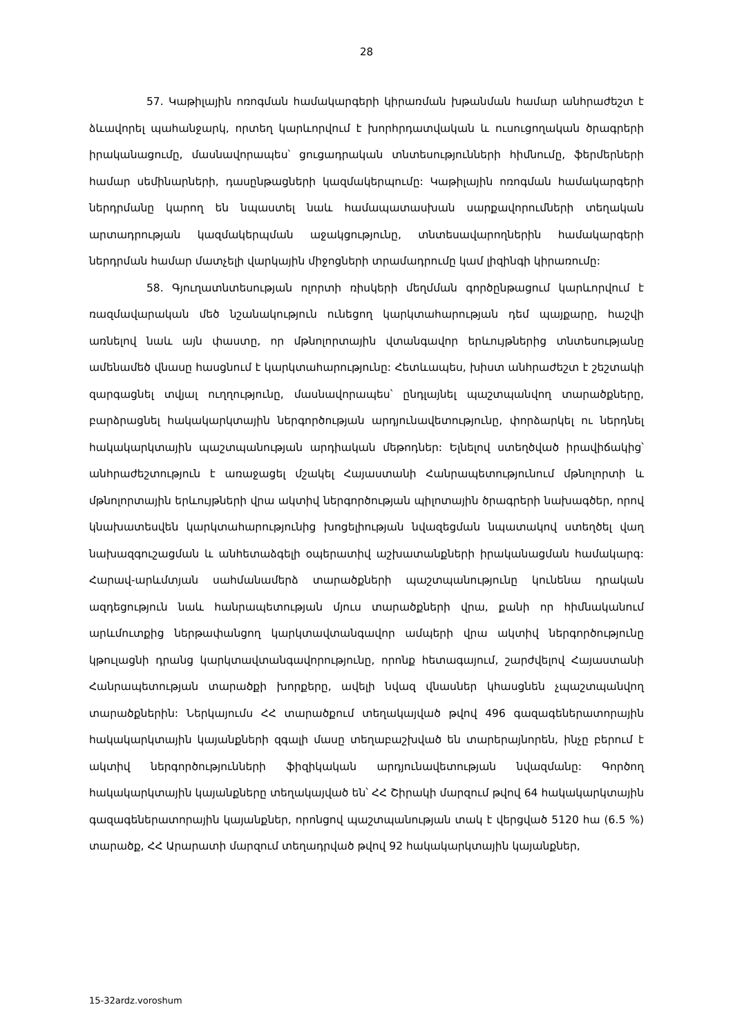28
57. Կաթիլային ոռոգման համակարգերի կիրառման խթանման համար անհրաժեշտ է ձևավորել պահանջարկ, որտեղ կարևորվում է խորհրդատվական և ուսուցողական ծրագրերի իրականացումը, մասնավորապես՝ ցուցադրական տնտեսությունների հիմնումը, ֆերմերների համար սեմինարների, դասընթացների կազմակերպումը: Կաթիլային ոռոգման համակարգերի ներդրմանը կարող են նպաստել նաև համապատասխան սարքավորումների տեղական արտադրության կազմակերպման աջակցությունը, տնտեսավարողներին համակարգերի ներդրման համար մատչելի վարկային միջոցների տրամադրումը կամ լիզինգի կիրառումը:
58. Գյուղատնտեսության ոլորտի ռիսկերի մեղմման գործընթացում կարևորվում է ռազմավարական մեծ նշանակություն ունեցող կարկտահարության դեմ պայքարը, հաշվի առնելով նաև այն փաստը, որ մթնոլորտային վտանգավոր երևույթներից տնտեսությանը ամենամեծ վնասը հասցնում է կարկտահարությունը: Հետևապես, խիստ անհրաժեշտ է շեշտակի զարգացնել տվյալ ուղղությունը, մասնավորապես՝ ընդլայնել պաշտպանվող տարածքները, բարձրացնել հակակարկտային ներգործության արդյունավետությունը, փորձարկել ու ներդնել հակակարկտային պաշտպանության արդիական մեթոդներ: Ելնելով ստեղծված իրավիճակից՝ անհրաժեշտություն է առաջացել մշակել Հայաստանի Հանրապետությունում մթնոլորտի և մթնոլորտային երևույթների վրա ակտիվ ներգործության պիլոտային ծրագրերի նախագծեր, որով կնախատեսվեն կարկտահարությունից խոցելիության նվազեցման նպատակով ստեղծել վաղ նախազգուշացման և անհետաձգելի օպերատիվ աշխատանքների իրականացման համակարգ: Հարավ-արևմտյան սահմանամերձ տարածքների պաշտպանությունը կունենա դրական ազդեցություն նաև հանրապետության մյուս տարածքների վրա, քանի որ հիմնականում արևմուտքից ներթափանցող կարկտավտանգավոր ամպերի վրա ակտիվ ներգործությունը կթուլացնի դրանց կարկտավտանգավորությունը, որոնք հետագայում, շարժվելով Հայաստանի Հանրապետության տարածքի խորքերը, ավելի նվազ վնասներ կհասցնեն չպաշտպանվող տարածքներին: Ներկայումս ՀՀ տարածքում տեղակայված թվով 496 գազագեներատորային հակակարկտային կայանքների զգալի մասը տեղաբաշխված են տարերայնորեն, ինչը բերում է ակտիվ ներգործությունների ֆիզիկական արդյունավետության նվազմանը: Գործող հակակարկտային կայանքները տեղակայված են՝ ՀՀ Շիրակի մարզում թվով 64 հակակարկտային գազագեներատորային կայանքներ, որոնցով պաշտպանության տակ է վերցված 5120 հա (6.5 %) տարածք, ՀՀ Արարատի մարզում տեղադրված թվով 92 հակակարկտային կայանքներ,
15-32ardz.voroshum